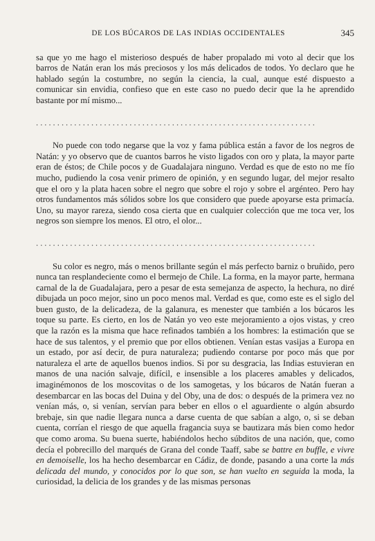DE LOS BÚCAROS DE LAS INDIAS OCCIDENTALES 345
sa que yo me hago el misterioso después de haber propalado mi voto al decir que los barros de Natán eran los más preciosos y los más delicados de todos. Yo declaro que he hablado según la costumbre, no según la ciencia, la cual, aunque esté dispuesto a comunicar sin envidia, confieso que en este caso no puedo decir que la he aprendido bastante por mí mismo...
..................................................................
No puede con todo negarse que la voz y fama pública están a favor de los negros de Natán: y yo observo que de cuantos barros he visto ligados con oro y plata, la mayor parte eran de éstos; de Chile pocos y de Guadalajara ninguno. Verdad es que de esto no me fío mucho, pudiendo la cosa venir primero de opinión, y en segundo lugar, del mejor resalto que el oro y la plata hacen sobre el negro que sobre el rojo y sobre el argénteo. Pero hay otros fundamentos más sólidos sobre los que considero que puede apoyarse esta primacía. Uno, su mayor rareza, siendo cosa cierta que en cualquier colección que me toca ver, los negros son siempre los menos. El otro, el olor...
..................................................................
Su color es negro, más o menos brillante según el más perfecto barniz o bruñido, pero nunca tan resplandeciente como el bermejo de Chile. La forma, en la mayor parte, hermana carnal de la de Guadalajara, pero a pesar de esta semejanza de aspecto, la hechura, no diré dibujada un poco mejor, sino un poco menos mal. Verdad es que, como este es el siglo del buen gusto, de la delicadeza, de la galanura, es menester que también a los búcaros les toque su parte. Es cierto, en los de Natán yo veo este mejoramiento a ojos vistas, y creo que la razón es la misma que hace refinados también a los hombres: la estimación que se hace de sus talentos, y el premio que por ellos obtienen. Venían estas vasijas a Europa en un estado, por así decir, de pura naturaleza; pudiendo contarse por poco más que por naturaleza el arte de aquellos buenos indios. Si por su desgracia, las Indias estuvieran en manos de una nación salvaje, difícil, e insensible a los placeres amables y delicados, imaginémonos de los moscovitas o de los samogetas, y los búcaros de Natán fueran a desembarcar en las bocas del Duina y del Oby, una de dos: o después de la primera vez no venían más, o, si venían, servían para beber en ellos o el aguardiente o algún absurdo brebaje, sin que nadie llegara nunca a darse cuenta de que sabían a algo, o, si se deban cuenta, corrían el riesgo de que aquella fragancia suya se bautizara más bien como hedor que como aroma. Su buena suerte, habiéndolos hecho súbditos de una nación, que, como decía el pobrecillo del marqués de Grana del conde Taaff, sabe se battre en buffle, e vivre en demoiselle, los ha hecho desembarcar en Cádiz, de donde, pasando a una corte la más delicada del mundo, y conocidos por lo que son, se han vuelto en seguida la moda, la curiosidad, la delicia de los grandes y de las mismas personas